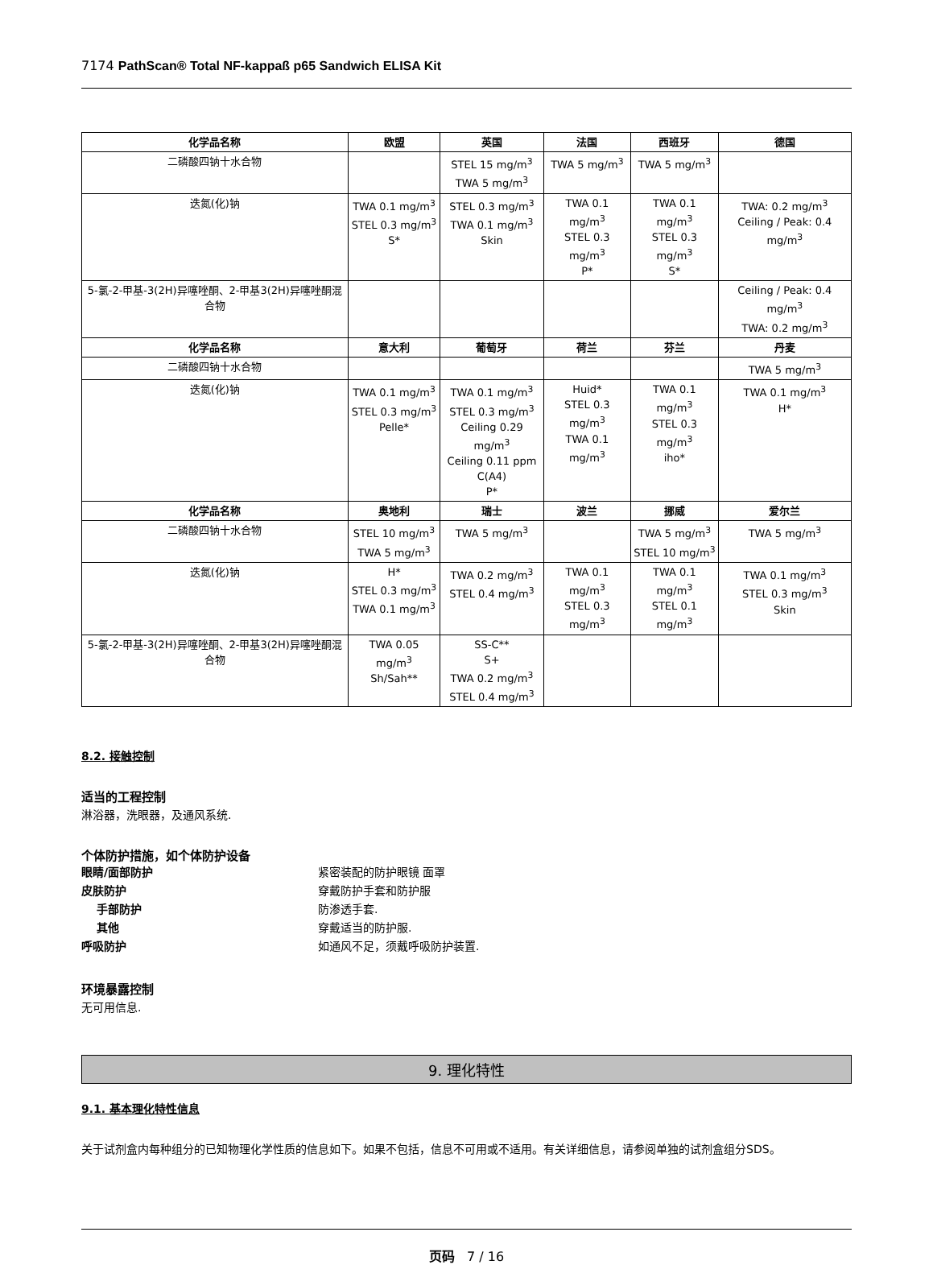7174 PathScan® Total NF-kappaß p65 Sandwich ELISA Kit
| 化学品名称 | 欧盟 | 英国 | 法国 | 西班牙 | 德国 |
| --- | --- | --- | --- | --- | --- |
| 二磷酸四钠十水合物 | | STEL 15 mg/m<sup>3</sup> TWA 5 mg/m<sup>3</sup> | TWA 5 mg/m<sup>3</sup> | TWA 5 mg/m<sup>3</sup> | |
| 迭氮(化)钠 | TWA 0.1 mg/m<sup>3</sup> STEL 0.3 mg/m<sup>3</sup> S* | STEL 0.3 mg/m<sup>3</sup> TWA 0.1 mg/m<sup>3</sup> Skin | TWA 0.1 mg/m<sup>3</sup> STEL 0.3 mg/m<sup>3</sup> P* | TWA 0.1 mg/m<sup>3</sup> STEL 0.3 mg/m<sup>3</sup> S* | TWA: 0.2 mg/m<sup>3</sup> Ceiling / Peak: 0.4 mg/m<sup>3</sup> |
| 5-氯-2-甲基-3(2H)异噻唑酮、2-甲基3(2H)异噻唑酮混合物 | | | | | Ceiling / Peak: 0.4 mg/m<sup>3</sup> TWA: 0.2 mg/m<sup>3</sup> |
| 化学品名称 | 意大利 | 葡萄牙 | 荷兰 | 芬兰 | 丹麦 |
| 二磷酸四钠十水合物 | | | | | TWA 5 mg/m<sup>3</sup> |
| 迭氮(化)钠 | TWA 0.1 mg/m<sup>3</sup> STEL 0.3 mg/m<sup>3</sup> Pelle* | TWA 0.1 mg/m<sup>3</sup> STEL 0.3 mg/m<sup>3</sup> Ceiling 0.29 mg/m<sup>3</sup> Ceiling 0.11 ppm C(A4) P* | Huid* STEL 0.3 mg/m<sup>3</sup> TWA 0.1 mg/m<sup>3</sup> | TWA 0.1 mg/m<sup>3</sup> STEL 0.3 mg/m<sup>3</sup> iho* | TWA 0.1 mg/m<sup>3</sup> H* |
| 化学品名称 | 奥地利 | 瑞士 | 波兰 | 挪威 | 爱尔兰 |
| 二磷酸四钠十水合物 | STEL 10 mg/m<sup>3</sup> TWA 5 mg/m<sup>3</sup> | TWA 5 mg/m<sup>3</sup> | | TWA 5 mg/m<sup>3</sup> STEL 10 mg/m<sup>3</sup> | TWA 5 mg/m<sup>3</sup> |
| 迭氮(化)钠 | H* STEL 0.3 mg/m<sup>3</sup> TWA 0.1 mg/m<sup>3</sup> | TWA 0.2 mg/m<sup>3</sup> STEL 0.4 mg/m<sup>3</sup> | TWA 0.1 mg/m<sup>3</sup> STEL 0.3 mg/m<sup>3</sup> | TWA 0.1 mg/m<sup>3</sup> STEL 0.1 mg/m<sup>3</sup> | TWA 0.1 mg/m<sup>3</sup> STEL 0.3 mg/m<sup>3</sup> Skin |
| 5-氯-2-甲基-3(2H)异噻唑酮、2-甲基3(2H)异噻唑酮混合物 | TWA 0.05 mg/m<sup>3</sup> Sh/Sah** | SS-C** S+ TWA 0.2 mg/m<sup>3</sup> STEL 0.4 mg/m<sup>3</sup> | | | |
8.2. 接触控制
适当的工程控制
淋浴器，洗眼器，及通风系统.
个体防护措施，如个体防护设备
眼睛/面部防护 紧密装配的防护眼镜 面罩
皮肤防护 穿戴防护手套和防护服
手部防护 防渗透手套.
其他 穿戴适当的防护服.
呼吸防护 如通风不足，须戴呼吸防护装置.
环境暴露控制
无可用信息.
9. 理化特性
9.1. 基本理化特性信息
关于试剂盒内每种组分的已知物理化学性质的信息如下。如果不包括，信息不可用或不适用。有关详细信息，请参阅单独的试剂盒组分SDS。
页码 7 / 16